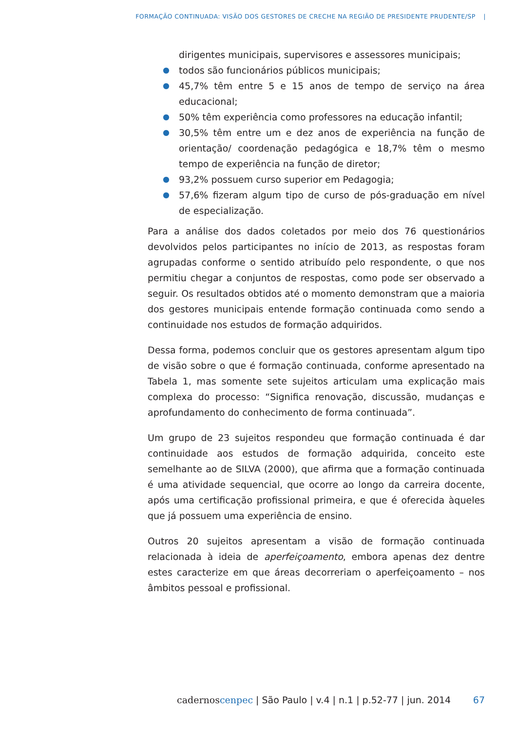FORMAÇÃO CONTINUADA: VISÃO DOS GESTORES DE CRECHE NA REGIÃO DE PRESIDENTE PRUDENTE/SP |
dirigentes municipais, supervisores e assessores municipais;
● todos são funcionários públicos municipais;
● 45,7% têm entre 5 e 15 anos de tempo de serviço na área educacional;
● 50% têm experiência como professores na educação infantil;
● 30,5% têm entre um e dez anos de experiência na função de orientação/ coordenação pedagógica e 18,7% têm o mesmo tempo de experiência na função de diretor;
● 93,2% possuem curso superior em Pedagogia;
● 57,6% fizeram algum tipo de curso de pós-graduação em nível de especialização.
Para a análise dos dados coletados por meio dos 76 questionários devolvidos pelos participantes no início de 2013, as respostas foram agrupadas conforme o sentido atribuído pelo respondente, o que nos permitiu chegar a conjuntos de respostas, como pode ser observado a seguir. Os resultados obtidos até o momento demonstram que a maioria dos gestores municipais entende formação continuada como sendo a continuidade nos estudos de formação adquiridos.
Dessa forma, podemos concluir que os gestores apresentam algum tipo de visão sobre o que é formação continuada, conforme apresentado na Tabela 1, mas somente sete sujeitos articulam uma explicação mais complexa do processo: “Significa renovação, discussão, mudanças e aprofundamento do conhecimento de forma continuada”.
Um grupo de 23 sujeitos respondeu que formação continuada é dar continuidade aos estudos de formação adquirida, conceito este semelhante ao de SILVA (2000), que afirma que a formação continuada é uma atividade sequencial, que ocorre ao longo da carreira docente, após uma certificação profissional primeira, e que é oferecida àqueles que já possuem uma experiência de ensino.
Outros 20 sujeitos apresentam a visão de formação continuada relacionada à ideia de aperfeiçoamento, embora apenas dez dentre estes caracterize em que áreas decorreriam o aperfeiçoamento – nos âmbitos pessoal e profissional.
cadernos cenpec | São Paulo | v.4 | n.1 | p.52-77 | jun. 2014 67